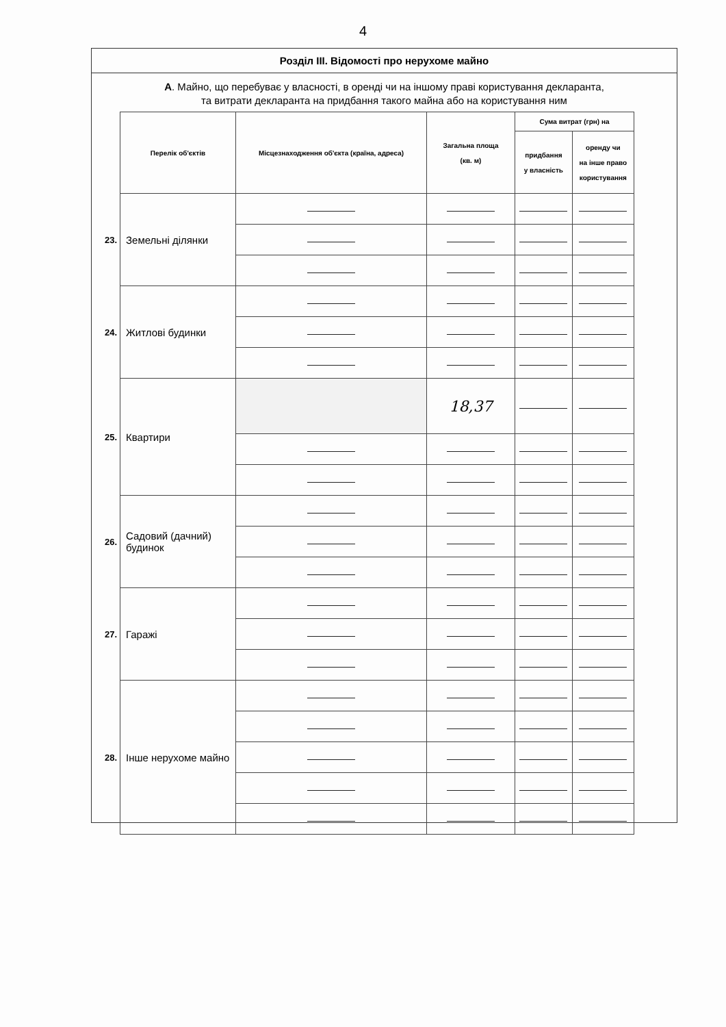4
Розділ III. Відомості про нерухоме майно
А. Майно, що перебуває у власності, в оренді чи на іншому праві користування декларанта,
та витрати декларанта на придбання такого майна або на користування ним
| | Перелік об'єктів | Місцезнаходження об'єкта (країна, адреса) | Загальна площа (кв. м) | Сума витрат (грн) на | |
| | | | | придбання у власність | оренду чи на інше право користування |
| 23. | Земельні ділянки | | | | |
| 24. | Житлові будинки | | | | |
| 25. | Квартири | | 18,37 | | |
| 26. | Садовий (дачний) будинок | | | | |
| 27. | Гаражі | | | | |
| 28. | Інше нерухоме майно | | | | |